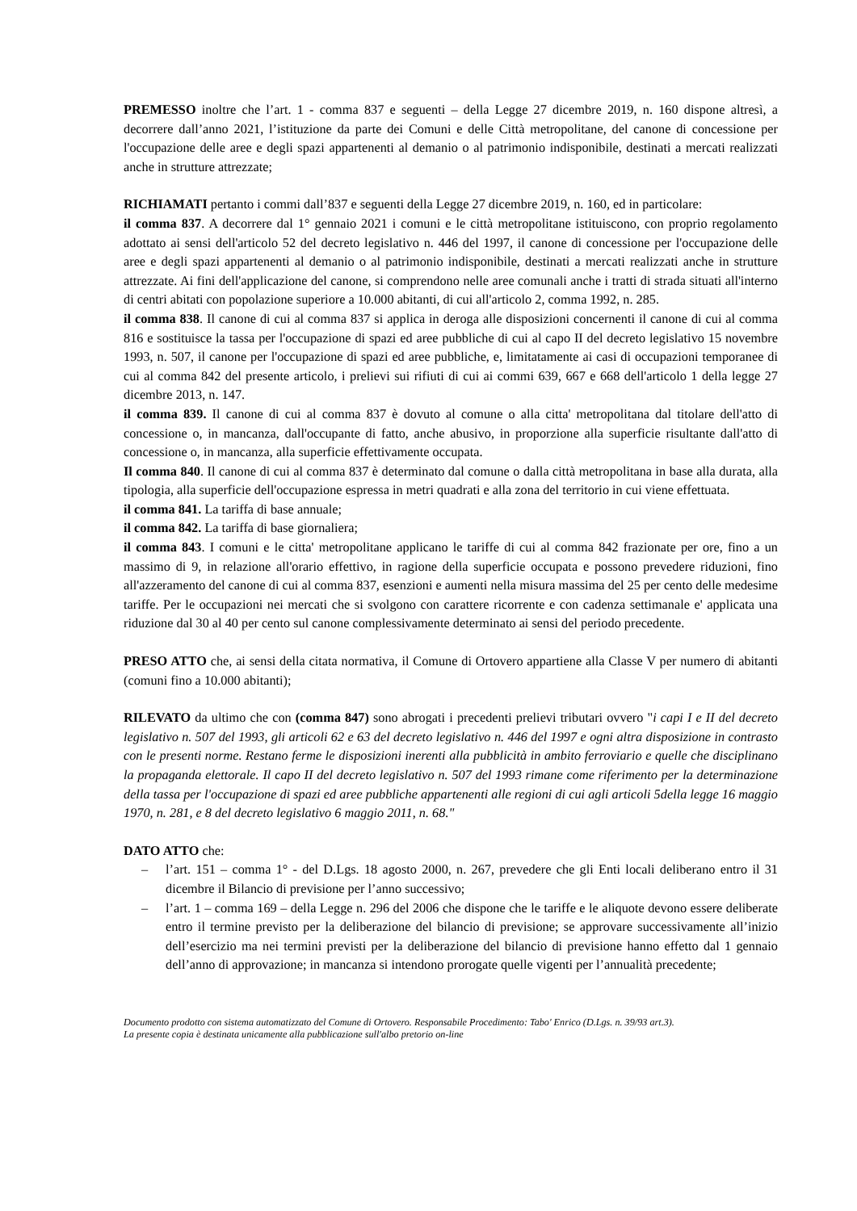PREMESSO inoltre che l’art. 1 - comma 837 e seguenti – della Legge 27 dicembre 2019, n. 160 dispone altresì, a decorrere dall’anno 2021, l’istituzione da parte dei Comuni e delle Città metropolitane, del canone di concessione per l'occupazione delle aree e degli spazi appartenenti al demanio o al patrimonio indisponibile, destinati a mercati realizzati anche in strutture attrezzate;
RICHIAMATI pertanto i commi dall’837 e seguenti della Legge 27 dicembre 2019, n. 160, ed in particolare:
il comma 837. A decorrere dal 1° gennaio 2021 i comuni e le città metropolitane istituiscono, con proprio regolamento adottato ai sensi dell'articolo 52 del decreto legislativo n. 446 del 1997, il canone di concessione per l'occupazione delle aree e degli spazi appartenenti al demanio o al patrimonio indisponibile, destinati a mercati realizzati anche in strutture attrezzate. Ai fini dell'applicazione del canone, si comprendono nelle aree comunali anche i tratti di strada situati all'interno di centri abitati con popolazione superiore a 10.000 abitanti, di cui all'articolo 2, comma 1992, n. 285.
il comma 838. Il canone di cui al comma 837 si applica in deroga alle disposizioni concernenti il canone di cui al comma 816 e sostituisce la tassa per l'occupazione di spazi ed aree pubbliche di cui al capo II del decreto legislativo 15 novembre 1993, n. 507, il canone per l'occupazione di spazi ed aree pubbliche, e, limitatamente ai casi di occupazioni temporanee di cui al comma 842 del presente articolo, i prelievi sui rifiuti di cui ai commi 639, 667 e 668 dell'articolo 1 della legge 27 dicembre 2013, n. 147.
il comma 839. Il canone di cui al comma 837 è dovuto al comune o alla citta' metropolitana dal titolare dell'atto di concessione o, in mancanza, dall'occupante di fatto, anche abusivo, in proporzione alla superficie risultante dall'atto di concessione o, in mancanza, alla superficie effettivamente occupata.
Il comma 840. Il canone di cui al comma 837 è determinato dal comune o dalla città metropolitana in base alla durata, alla tipologia, alla superficie dell'occupazione espressa in metri quadrati e alla zona del territorio in cui viene effettuata.
il comma 841. La tariffa di base annuale;
il comma 842. La tariffa di base giornaliera;
il comma 843. I comuni e le citta' metropolitane applicano le tariffe di cui al comma 842 frazionate per ore, fino a un massimo di 9, in relazione all'orario effettivo, in ragione della superficie occupata e possono prevedere riduzioni, fino all'azzeramento del canone di cui al comma 837, esenzioni e aumenti nella misura massima del 25 per cento delle medesime tariffe. Per le occupazioni nei mercati che si svolgono con carattere ricorrente e con cadenza settimanale e' applicata una riduzione dal 30 al 40 per cento sul canone complessivamente determinato ai sensi del periodo precedente.
PRESO ATTO che, ai sensi della citata normativa, il Comune di Ortovero appartiene alla Classe V per numero di abitanti (comuni fino a 10.000 abitanti);
RILEVATO da ultimo che con (comma 847) sono abrogati i precedenti prelievi tributari ovvero "i capi I e II del decreto legislativo n. 507 del 1993, gli articoli 62 e 63 del decreto legislativo n. 446 del 1997 e ogni altra disposizione in contrasto con le presenti norme. Restano ferme le disposizioni inerenti alla pubblicità in ambito ferroviario e quelle che disciplinano la propaganda elettorale. Il capo II del decreto legislativo n. 507 del 1993 rimane come riferimento per la determinazione della tassa per l'occupazione di spazi ed aree pubbliche appartenenti alle regioni di cui agli articoli 5della legge 16 maggio 1970, n. 281, e 8 del decreto legislativo 6 maggio 2011, n. 68."
DATO ATTO che:
– l’art. 151 – comma 1° - del D.Lgs. 18 agosto 2000, n. 267, prevedere che gli Enti locali deliberano entro il 31 dicembre il Bilancio di previsione per l’anno successivo;
– l’art. 1 – comma 169 – della Legge n. 296 del 2006 che dispone che le tariffe e le aliquote devono essere deliberate entro il termine previsto per la deliberazione del bilancio di previsione; se approvare successivamente all’inizio dell’esercizio ma nei termini previsti per la deliberazione del bilancio di previsione hanno effetto dal 1 gennaio dell’anno di approvazione; in mancanza si intendono prorogate quelle vigenti per l’annualità precedente;
Documento prodotto con sistema automatizzato del Comune di Ortovero. Responsabile Procedimento: Tabo' Enrico (D.Lgs. n. 39/93 art.3).
La presente copia è destinata unicamente alla pubblicazione sull'albo pretorio on-line